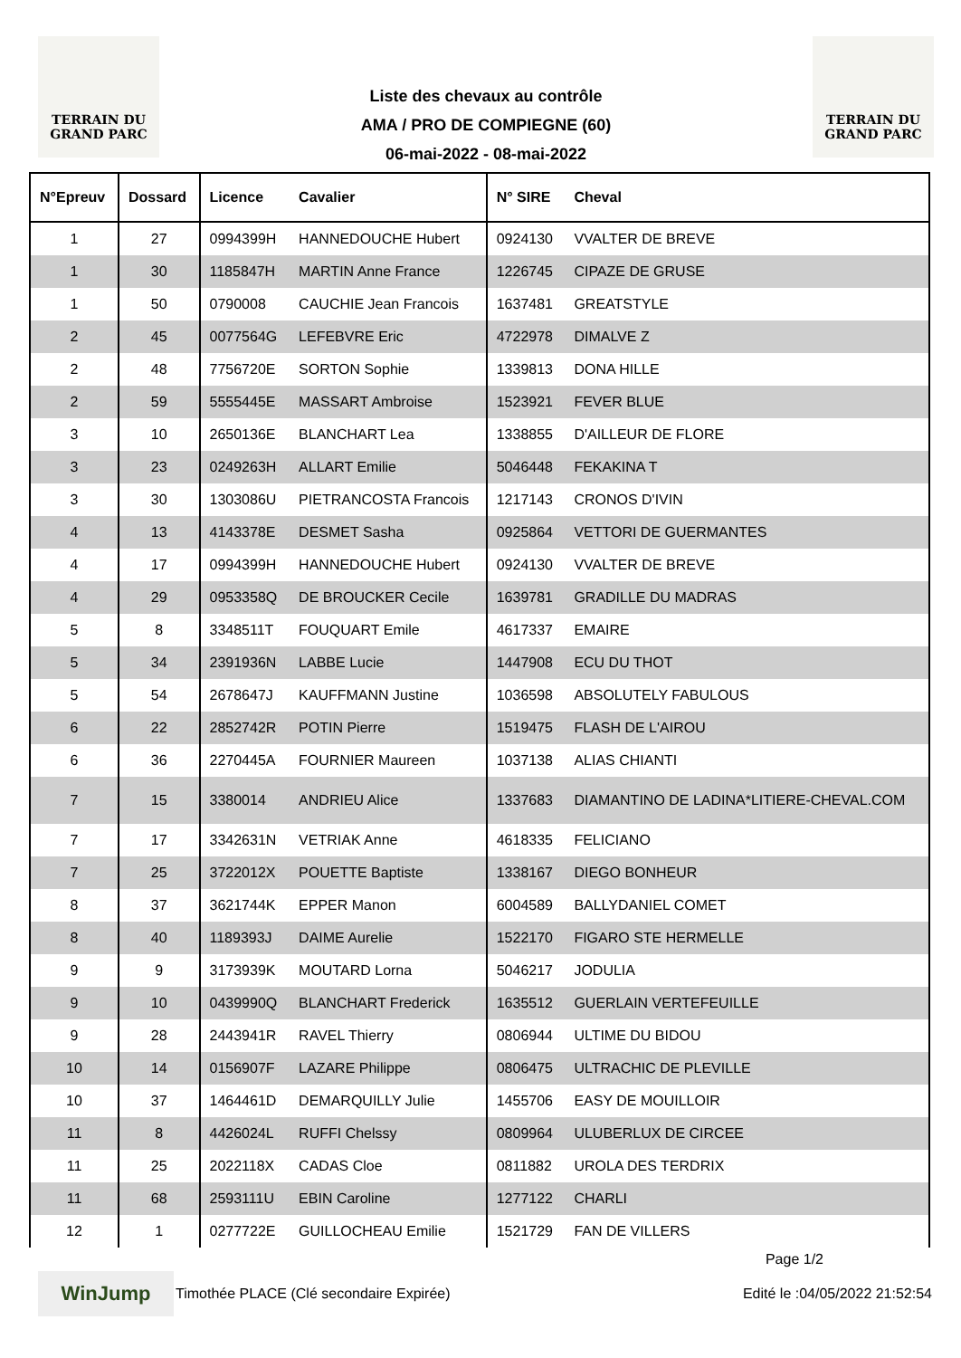TERRAIN DU
GRAND PARC
Liste des chevaux au contrôle
AMA / PRO DE COMPIEGNE (60)
06-mai-2022 - 08-mai-2022
TERRAIN DU
GRAND PARC
| N°Epreuv | Dossard | Licence | Cavalier | N° SIRE | Cheval |
| --- | --- | --- | --- | --- | --- |
| 1 | 27 | 0994399H | HANNEDOUCHE Hubert | 0924130 | VVALTER DE BREVE |
| 1 | 30 | 1185847H | MARTIN Anne France | 1226745 | CIPAZE DE GRUSE |
| 1 | 50 | 0790008 | CAUCHIE Jean Francois | 1637481 | GREATSTYLE |
| 2 | 45 | 0077564G | LEFEBVRE Eric | 4722978 | DIMALVE Z |
| 2 | 48 | 7756720E | SORTON Sophie | 1339813 | DONA HILLE |
| 2 | 59 | 5555445E | MASSART Ambroise | 1523921 | FEVER BLUE |
| 3 | 10 | 2650136E | BLANCHART Lea | 1338855 | D'AILLEUR DE FLORE |
| 3 | 23 | 0249263H | ALLART Emilie | 5046448 | FEKAKINA T |
| 3 | 30 | 1303086U | PIETRANCOSTA Francois | 1217143 | CRONOS D'IVIN |
| 4 | 13 | 4143378E | DESMET Sasha | 0925864 | VETTORI DE GUERMANTES |
| 4 | 17 | 0994399H | HANNEDOUCHE Hubert | 0924130 | VVALTER DE BREVE |
| 4 | 29 | 0953358Q | DE BROUCKER Cecile | 1639781 | GRADILLE DU MADRAS |
| 5 | 8 | 3348511T | FOUQUART Emile | 4617337 | EMAIRE |
| 5 | 34 | 2391936N | LABBE Lucie | 1447908 | ECU DU THOT |
| 5 | 54 | 2678647J | KAUFFMANN Justine | 1036598 | ABSOLUTELY FABULOUS |
| 6 | 22 | 2852742R | POTIN Pierre | 1519475 | FLASH DE L'AIROU |
| 6 | 36 | 2270445A | FOURNIER Maureen | 1037138 | ALIAS CHIANTI |
| 7 | 15 | 3380014 | ANDRIEU Alice | 1337683 | DIAMANTINO DE LADINA*LITIERE-CHEVAL.COM |
| 7 | 17 | 3342631N | VETRIAK Anne | 4618335 | FELICIANO |
| 7 | 25 | 3722012X | POUETTE Baptiste | 1338167 | DIEGO BONHEUR |
| 8 | 37 | 3621744K | EPPER Manon | 6004589 | BALLYDANIEL COMET |
| 8 | 40 | 1189393J | DAIME Aurelie | 1522170 | FIGARO STE HERMELLE |
| 9 | 9 | 3173939K | MOUTARD Lorna | 5046217 | JODULIA |
| 9 | 10 | 0439990Q | BLANCHART Frederick | 1635512 | GUERLAIN VERTEFEUILLE |
| 9 | 28 | 2443941R | RAVEL Thierry | 0806944 | ULTIME DU BIDOU |
| 10 | 14 | 0156907F | LAZARE Philippe | 0806475 | ULTRACHIC DE PLEVILLE |
| 10 | 37 | 1464461D | DEMARQUILLY Julie | 1455706 | EASY DE MOUILLOIR |
| 11 | 8 | 4426024L | RUFFI Chelssy | 0809964 | ULUBERLUX DE CIRCEE |
| 11 | 25 | 2022118X | CADAS Cloe | 0811882 | UROLA DES TERDRIX |
| 11 | 68 | 2593111U | EBIN Caroline | 1277122 | CHARLI |
| 12 | 1 | 0277722E | GUILLOCHEAU Emilie | 1521729 | FAN DE VILLERS |
Page 1/2
WinJump
Timothée PLACE (Clé secondaire Expirée)
Edité le :04/05/2022 21:52:54